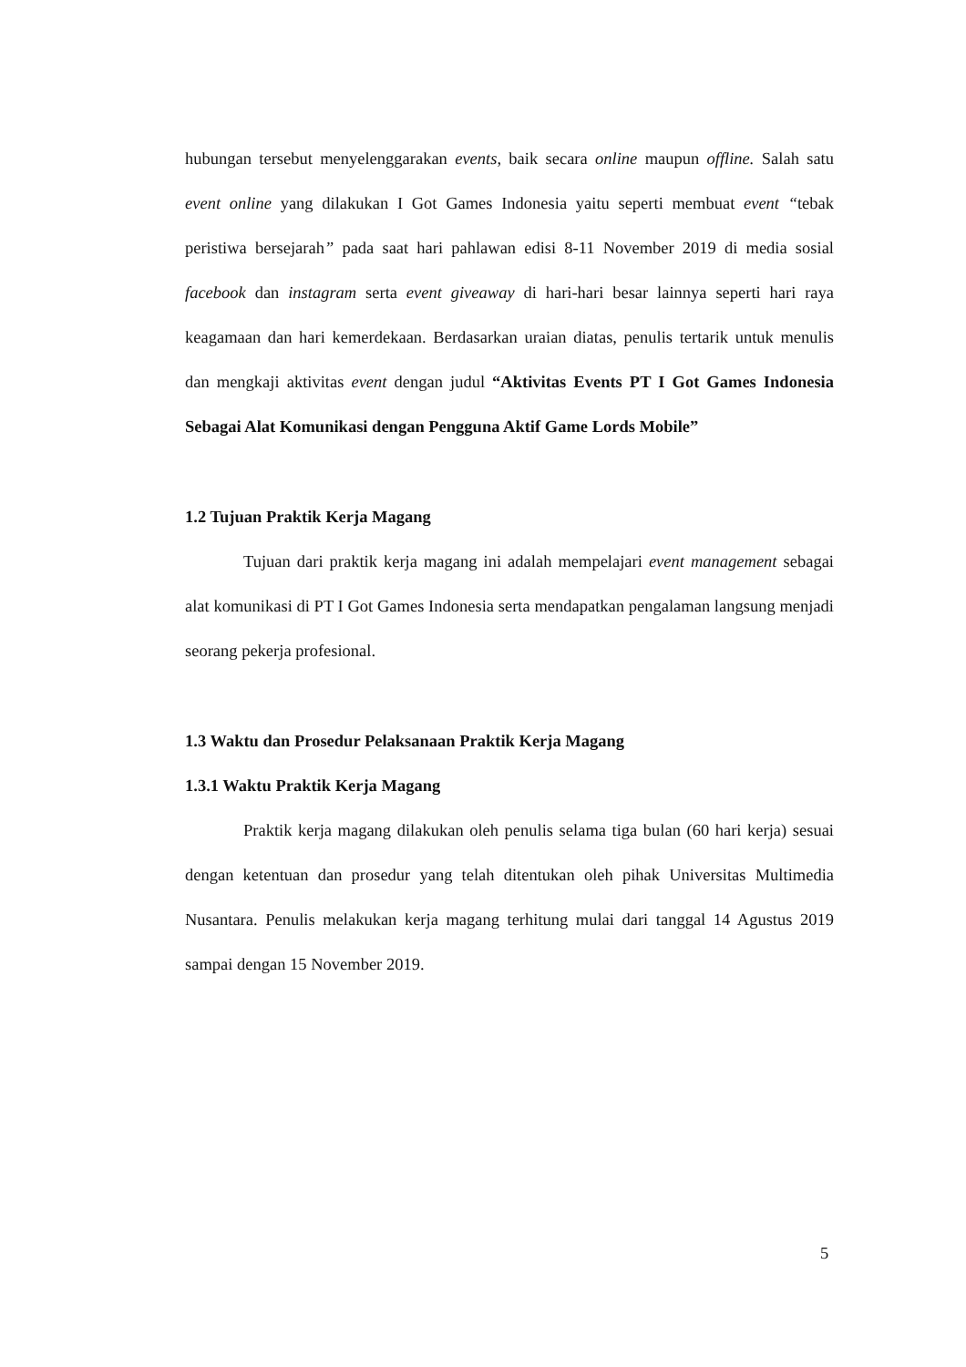hubungan tersebut menyelenggarakan events, baik secara online maupun offline. Salah satu event online yang dilakukan I Got Games Indonesia yaitu seperti membuat event “tebak peristiwa bersejarah” pada saat hari pahlawan edisi 8-11 November 2019 di media sosial facebook dan instagram serta event giveaway di hari-hari besar lainnya seperti hari raya keagamaan dan hari kemerdekaan. Berdasarkan uraian diatas, penulis tertarik untuk menulis dan mengkaji aktivitas event dengan judul “Aktivitas Events PT I Got Games Indonesia Sebagai Alat Komunikasi dengan Pengguna Aktif Game Lords Mobile”
1.2 Tujuan Praktik Kerja Magang
Tujuan dari praktik kerja magang ini adalah mempelajari event management sebagai alat komunikasi di PT I Got Games Indonesia serta mendapatkan pengalaman langsung menjadi seorang pekerja profesional.
1.3 Waktu dan Prosedur Pelaksanaan Praktik Kerja Magang
1.3.1 Waktu Praktik Kerja Magang
Praktik kerja magang dilakukan oleh penulis selama tiga bulan (60 hari kerja) sesuai dengan ketentuan dan prosedur yang telah ditentukan oleh pihak Universitas Multimedia Nusantara. Penulis melakukan kerja magang terhitung mulai dari tanggal 14 Agustus 2019 sampai dengan 15 November 2019.
5